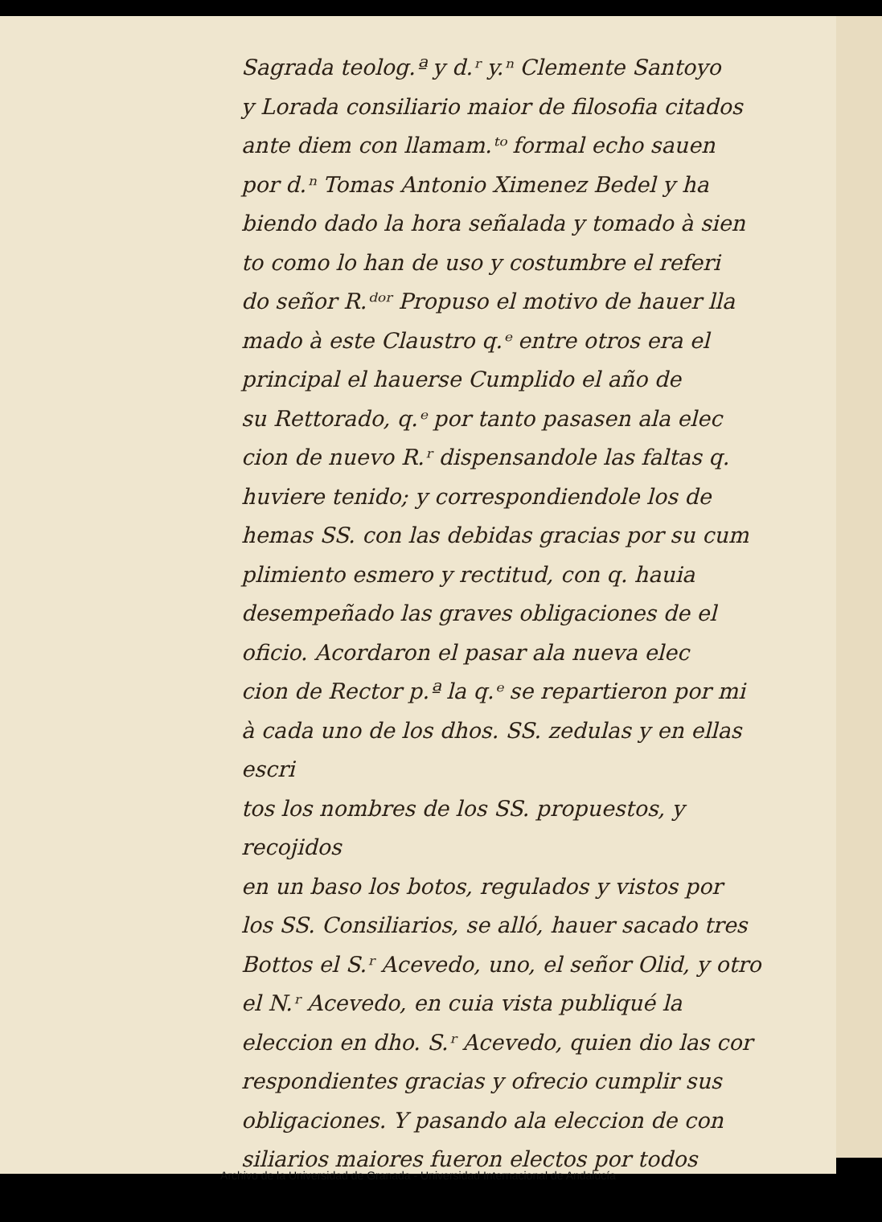Sagrada teolog.ª y d.ʳ y.ⁿ Clemente Santoyo
y Lorada consiliario maior de filosofia citados
ante diem con llamam.ᵗᵒ formal echo sauen
por d.ⁿ Tomas Antonio Ximenez Bedel y ha
biendo dado la hora señalada y tomado à sien
to como lo han de uso y costumbre el referi
do señor R.ᵈᵒʳ Propuso el motivo de hauer lla
mado à este Claustro q.ᵉ entre otros era el
principal el hauerse Cumplido el año de
su Rettorado, q.ᵉ por tanto pasasen ala elec
cion de nuevo R.ʳ dispensandole las faltas q.
huviere tenido; y correspondiendole los de
hemas SS. con las debidas gracias por su cum
plimiento esmero y rectitud, con q. hauia
desempeñado las graves obligaciones de el
oficio. Acordaron el pasar ala nueva elec
cion de Rector p.ª la q.ᵉ se repartieron por mi
à cada uno de los dhos. SS. zedulas y en ellas escri
tos los nombres de los SS. propuestos, y recojidos
en un baso los botos, regulados y vistos por
los SS. Consiliarios, se alló, hauer sacado tres
Bottos el S.ʳ Acevedo, uno, el señor Olid, y otro
el N.ʳ Acevedo, en cuia vista publiqué la
eleccion en dho. S.ʳ Acevedo, quien dio las cor
respondientes gracias y ofrecio cumplir sus
obligaciones. Y pasando ala eleccion de con
siliarios maiores fueron electos por todos
Archivo de la Universidad de Granada - Universidad Internacional de Andalucía